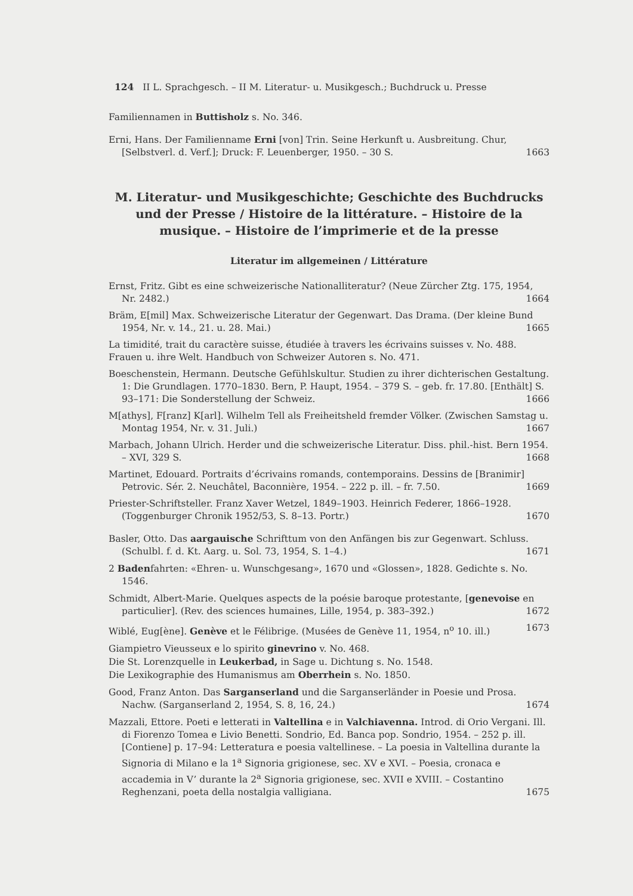124 II L. Sprachgesch. – II M. Literatur- u. Musikgesch.; Buchdruck u. Presse
Familiennamen in Buttisholz s. No. 346.
Erni, Hans. Der Familienname Erni [von] Trin. Seine Herkunft u. Ausbreitung. Chur, [Selbstverl. d. Verf.]; Druck: F. Leuenberger, 1950. – 30 S. 1663
M. Literatur- und Musikgeschichte; Geschichte des Buchdrucks und der Presse / Histoire de la littérature. – Histoire de la musique. – Histoire de l’imprimerie et de la presse
Literatur im allgemeinen / Littérature
Ernst, Fritz. Gibt es eine schweizerische Nationalliteratur? (Neue Zürcher Ztg. 175, 1954, Nr. 2482.) 1664
Bräm, E[mil] Max. Schweizerische Literatur der Gegenwart. Das Drama. (Der kleine Bund 1954, Nr. v. 14., 21. u. 28. Mai.) 1665
La timidité, trait du caractère suisse, étudiée à travers les écrivains suisses v. No. 488.
Frauen u. ihre Welt. Handbuch von Schweizer Autoren s. No. 471.
Boeschenstein, Hermann. Deutsche Gefühlskultur. Studien zu ihrer dichterischen Gestaltung. 1: Die Grundlagen. 1770–1830. Bern, P. Haupt, 1954. – 379 S. – geb. fr. 17.80. [Enthält] S. 93–171: Die Sonderstellung der Schweiz. 1666
M[athys], F[ranz] K[arl]. Wilhelm Tell als Freiheitsheld fremder Völker. (Zwischen Samstag u. Montag 1954, Nr. v. 31. Juli.) 1667
Marbach, Johann Ulrich. Herder und die schweizerische Literatur. Diss. phil.-hist. Bern 1954. – XVI, 329 S. 1668
Martinet, Edouard. Portraits d’écrivains romands, contemporains. Dessins de [Branimir] Petrovic. Sér. 2. Neuchâtel, Baconnière, 1954. – 222 p. ill. – fr. 7.50. 1669
Priester-Schriftsteller. Franz Xaver Wetzel, 1849–1903. Heinrich Federer, 1866–1928. (Toggenburger Chronik 1952/53, S. 8–13. Portr.) 1670
Basler, Otto. Das aargauische Schrifttum von den Anfängen bis zur Gegenwart. Schluss. (Schulbl. f. d. Kt. Aarg. u. Sol. 73, 1954, S. 1–4.) 1671
2 Badenfahrten: «Ehren- u. Wunschgesang», 1670 und «Glossen», 1828. Gedichte s. No. 1546.
Schmidt, Albert-Marie. Quelques aspects de la poésie baroque protestante, [genevoise en particulier]. (Rev. des sciences humaines, Lille, 1954, p. 383–392.) 1672
Wiblé, Eug[ène]. Genève et le Félibrige. (Musées de Genève 11, 1954, n<sup>o</sup> 10. ill.) 1673
Giampietro Vieusseux e lo spirito ginevrino v. No. 468.
Die St. Lorenzquelle in Leukerbad, in Sage u. Dichtung s. No. 1548.
Die Lexikographie des Humanismus am Oberrhein s. No. 1850.
Good, Franz Anton. Das Sarganserland und die Sarganserländer in Poesie und Prosa. Nachw. (Sarganserland 2, 1954, S. 8, 16, 24.) 1674
Mazzali, Ettore. Poeti e letterati in Valtellina e in Valchiavenna. Introd. di Orio Vergani. Ill. di Fiorenzo Tomea e Livio Benetti. Sondrio, Ed. Banca pop. Sondrio, 1954. – 252 p. ill. [Contiene] p. 17–94: Letteratura e poesia valtellinese. – La poesia in Valtellina durante la Signoria di Milano e la 1<sup>a</sup> Signoria grigionese, sec. XV e XVI. – Poesia, cronaca e accademia in V’ durante la 2<sup>a</sup> Signoria grigionese, sec. XVII e XVIII. – Costantino Reghenzani, poeta della nostalgia valligiana. 1675